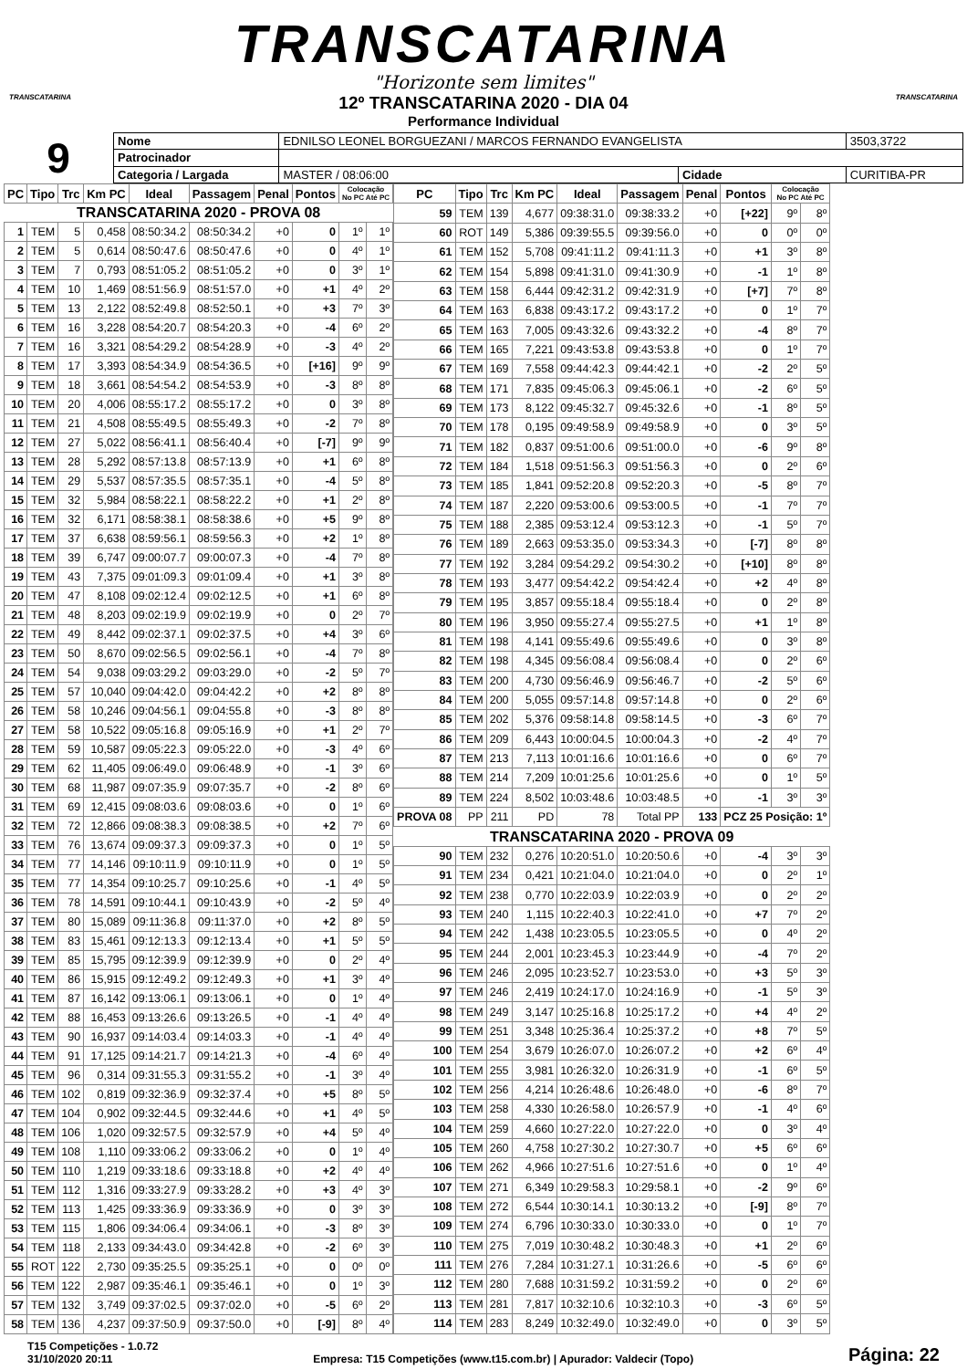TRANSCATARINA
"Horizonte sem limites"
TRANSCATARINA
12º TRANSCATARINA 2020 - DIA 04
Performance Individual
TRANSCATARINA
9
| Nome | EDNILSO LEONEL BORGUEZANI / MARCOS FERNANDO EVANGELISTA | | | | 3503,3722 |
| Patrocinador | | | | | |
| Categoria / Largada | | MASTER / 08:06:00 | Cidade | CURITIBA-PR | |
| PC | Tipo | Trc | Km PC | Ideal | Passagem | Penal | Pontos | Colocação No PC Até PC | |
| --- | --- | --- | --- | --- | --- | --- | --- | --- | --- |
| TRANSCATARINA 2020 - PROVA 08 | | | | | | | | | |
| 1 | TEM | 5 | 0,458 | 08:50:34.2 | 08:50:34.2 | +0 | 0 | 1º | 1º |
| 2 | TEM | 5 | 0,614 | 08:50:47.6 | 08:50:47.6 | +0 | 0 | 4º | 1º |
| 3 | TEM | 7 | 0,793 | 08:51:05.2 | 08:51:05.2 | +0 | 0 | 3º | 1º |
| 4 | TEM | 10 | 1,469 | 08:51:56.9 | 08:51:57.0 | +0 | +1 | 4º | 2º |
| 5 | TEM | 13 | 2,122 | 08:52:49.8 | 08:52:50.1 | +0 | +3 | 7º | 3º |
| 6 | TEM | 16 | 3,228 | 08:54:20.7 | 08:54:20.3 | +0 | -4 | 6º | 2º |
| 7 | TEM | 16 | 3,321 | 08:54:29.2 | 08:54:28.9 | +0 | -3 | 4º | 2º |
| 8 | TEM | 17 | 3,393 | 08:54:34.9 | 08:54:36.5 | +0 | [+16] | 9º | 9º |
| 9 | TEM | 18 | 3,661 | 08:54:54.2 | 08:54:53.9 | +0 | -3 | 8º | 8º |
| 10 | TEM | 20 | 4,006 | 08:55:17.2 | 08:55:17.2 | +0 | 0 | 3º | 8º |
| 11 | TEM | 21 | 4,508 | 08:55:49.5 | 08:55:49.3 | +0 | -2 | 7º | 8º |
| 12 | TEM | 27 | 5,022 | 08:56:41.1 | 08:56:40.4 | +0 | [-7] | 9º | 9º |
| 13 | TEM | 28 | 5,292 | 08:57:13.8 | 08:57:13.9 | +0 | +1 | 6º | 8º |
| 14 | TEM | 29 | 5,537 | 08:57:35.5 | 08:57:35.1 | +0 | -4 | 5º | 8º |
| 15 | TEM | 32 | 5,984 | 08:58:22.1 | 08:58:22.2 | +0 | +1 | 2º | 8º |
| 16 | TEM | 32 | 6,171 | 08:58:38.1 | 08:58:38.6 | +0 | +5 | 9º | 8º |
| 17 | TEM | 37 | 6,638 | 08:59:56.1 | 08:59:56.3 | +0 | +2 | 1º | 8º |
| 18 | TEM | 39 | 6,747 | 09:00:07.7 | 09:00:07.3 | +0 | -4 | 7º | 8º |
| 19 | TEM | 43 | 7,375 | 09:01:09.3 | 09:01:09.4 | +0 | +1 | 3º | 8º |
| 20 | TEM | 47 | 8,108 | 09:02:12.4 | 09:02:12.5 | +0 | +1 | 6º | 8º |
| 21 | TEM | 48 | 8,203 | 09:02:19.9 | 09:02:19.9 | +0 | 0 | 2º | 7º |
| 22 | TEM | 49 | 8,442 | 09:02:37.1 | 09:02:37.5 | +0 | +4 | 3º | 6º |
| 23 | TEM | 50 | 8,670 | 09:02:56.5 | 09:02:56.1 | +0 | -4 | 7º | 8º |
| 24 | TEM | 54 | 9,038 | 09:03:29.2 | 09:03:29.0 | +0 | -2 | 5º | 7º |
| 25 | TEM | 57 | 10,040 | 09:04:42.0 | 09:04:42.2 | +0 | +2 | 8º | 8º |
| 26 | TEM | 58 | 10,246 | 09:04:56.1 | 09:04:55.8 | +0 | -3 | 8º | 8º |
| 27 | TEM | 58 | 10,522 | 09:05:16.8 | 09:05:16.9 | +0 | +1 | 2º | 7º |
| 28 | TEM | 59 | 10,587 | 09:05:22.3 | 09:05:22.0 | +0 | -3 | 4º | 6º |
| 29 | TEM | 62 | 11,405 | 09:06:49.0 | 09:06:48.9 | +0 | -1 | 3º | 6º |
| 30 | TEM | 68 | 11,987 | 09:07:35.9 | 09:07:35.7 | +0 | -2 | 8º | 6º |
| 31 | TEM | 69 | 12,415 | 09:08:03.6 | 09:08:03.6 | +0 | 0 | 1º | 6º |
| 32 | TEM | 72 | 12,866 | 09:08:38.3 | 09:08:38.5 | +0 | +2 | 7º | 6º |
| 33 | TEM | 76 | 13,674 | 09:09:37.3 | 09:09:37.3 | +0 | 0 | 1º | 5º |
| 34 | TEM | 77 | 14,146 | 09:10:11.9 | 09:10:11.9 | +0 | 0 | 1º | 5º |
| 35 | TEM | 77 | 14,354 | 09:10:25.7 | 09:10:25.6 | +0 | -1 | 4º | 5º |
| 36 | TEM | 78 | 14,591 | 09:10:44.1 | 09:10:43.9 | +0 | -2 | 5º | 4º |
| 37 | TEM | 80 | 15,089 | 09:11:36.8 | 09:11:37.0 | +0 | +2 | 8º | 5º |
| 38 | TEM | 83 | 15,461 | 09:12:13.3 | 09:12:13.4 | +0 | +1 | 5º | 5º |
| 39 | TEM | 85 | 15,795 | 09:12:39.9 | 09:12:39.9 | +0 | 0 | 2º | 4º |
| 40 | TEM | 86 | 15,915 | 09:12:49.2 | 09:12:49.3 | +0 | +1 | 3º | 4º |
| 41 | TEM | 87 | 16,142 | 09:13:06.1 | 09:13:06.1 | +0 | 0 | 1º | 4º |
| 42 | TEM | 88 | 16,453 | 09:13:26.6 | 09:13:26.5 | +0 | -1 | 4º | 4º |
| 43 | TEM | 90 | 16,937 | 09:14:03.4 | 09:14:03.3 | +0 | -1 | 4º | 4º |
| 44 | TEM | 91 | 17,125 | 09:14:21.7 | 09:14:21.3 | +0 | -4 | 6º | 4º |
| 45 | TEM | 96 | 0,314 | 09:31:55.3 | 09:31:55.2 | +0 | -1 | 3º | 4º |
| 46 | TEM | 102 | 0,819 | 09:32:36.9 | 09:32:37.4 | +0 | +5 | 8º | 5º |
| 47 | TEM | 104 | 0,902 | 09:32:44.5 | 09:32:44.6 | +0 | +1 | 4º | 5º |
| 48 | TEM | 106 | 1,020 | 09:32:57.5 | 09:32:57.9 | +0 | +4 | 5º | 4º |
| 49 | TEM | 108 | 1,110 | 09:33:06.2 | 09:33:06.2 | +0 | 0 | 1º | 4º |
| 50 | TEM | 110 | 1,219 | 09:33:18.6 | 09:33:18.8 | +0 | +2 | 4º | 4º |
| 51 | TEM | 112 | 1,316 | 09:33:27.9 | 09:33:28.2 | +0 | +3 | 4º | 3º |
| 52 | TEM | 113 | 1,425 | 09:33:36.9 | 09:33:36.9 | +0 | 0 | 3º | 3º |
| 53 | TEM | 115 | 1,806 | 09:34:06.4 | 09:34:06.1 | +0 | -3 | 8º | 3º |
| 54 | TEM | 118 | 2,133 | 09:34:43.0 | 09:34:42.8 | +0 | -2 | 6º | 3º |
| 55 | ROT | 122 | 2,730 | 09:35:25.5 | 09:35:25.1 | +0 | 0 | 0º | 0º |
| 56 | TEM | 122 | 2,987 | 09:35:46.1 | 09:35:46.1 | +0 | 0 | 1º | 3º |
| 57 | TEM | 132 | 3,749 | 09:37:02.5 | 09:37:02.0 | +0 | -5 | 6º | 2º |
| 58 | TEM | 136 | 4,237 | 09:37:50.9 | 09:37:50.0 | +0 | [-9] | 8º | 4º |
| PC | Tipo | Trc | Km PC | Ideal | Passagem | Penal | Pontos | Colocação No PC Até PC | |
| --- | --- | --- | --- | --- | --- | --- | --- | --- | --- |
| 59 | TEM | 139 | 4,677 | 09:38:31.0 | 09:38:33.2 | +0 | [+22] | 9º | 8º |
| 60 | ROT | 149 | 5,386 | 09:39:55.5 | 09:39:56.0 | +0 | 0 | 0º | 0º |
| 61 | TEM | 152 | 5,708 | 09:41:11.2 | 09:41:11.3 | +0 | +1 | 3º | 8º |
| 62 | TEM | 154 | 5,898 | 09:41:31.0 | 09:41:30.9 | +0 | -1 | 1º | 8º |
| 63 | TEM | 158 | 6,444 | 09:42:31.2 | 09:42:31.9 | +0 | [+7] | 7º | 8º |
| 64 | TEM | 163 | 6,838 | 09:43:17.2 | 09:43:17.2 | +0 | 0 | 1º | 7º |
| 65 | TEM | 163 | 7,005 | 09:43:32.6 | 09:43:32.2 | +0 | -4 | 8º | 7º |
| 66 | TEM | 165 | 7,221 | 09:43:53.8 | 09:43:53.8 | +0 | 0 | 1º | 7º |
| 67 | TEM | 169 | 7,558 | 09:44:42.3 | 09:44:42.1 | +0 | -2 | 2º | 5º |
| 68 | TEM | 171 | 7,835 | 09:45:06.3 | 09:45:06.1 | +0 | -2 | 6º | 5º |
| 69 | TEM | 173 | 8,122 | 09:45:32.7 | 09:45:32.6 | +0 | -1 | 8º | 5º |
| 70 | TEM | 178 | 0,195 | 09:49:58.9 | 09:49:58.9 | +0 | 0 | 3º | 5º |
| 71 | TEM | 182 | 0,837 | 09:51:00.6 | 09:51:00.0 | +0 | -6 | 9º | 8º |
| 72 | TEM | 184 | 1,518 | 09:51:56.3 | 09:51:56.3 | +0 | 0 | 2º | 6º |
| 73 | TEM | 185 | 1,841 | 09:52:20.8 | 09:52:20.3 | +0 | -5 | 8º | 7º |
| 74 | TEM | 187 | 2,220 | 09:53:00.6 | 09:53:00.5 | +0 | -1 | 7º | 7º |
| 75 | TEM | 188 | 2,385 | 09:53:12.4 | 09:53:12.3 | +0 | -1 | 5º | 7º |
| 76 | TEM | 189 | 2,663 | 09:53:35.0 | 09:53:34.3 | +0 | [-7] | 8º | 8º |
| 77 | TEM | 192 | 3,284 | 09:54:29.2 | 09:54:30.2 | +0 | [+10] | 8º | 8º |
| 78 | TEM | 193 | 3,477 | 09:54:42.2 | 09:54:42.4 | +0 | +2 | 4º | 8º |
| 79 | TEM | 195 | 3,857 | 09:55:18.4 | 09:55:18.4 | +0 | 0 | 2º | 8º |
| 80 | TEM | 196 | 3,950 | 09:55:27.4 | 09:55:27.5 | +0 | +1 | 1º | 8º |
| 81 | TEM | 198 | 4,141 | 09:55:49.6 | 09:55:49.6 | +0 | 0 | 3º | 8º |
| 82 | TEM | 198 | 4,345 | 09:56:08.4 | 09:56:08.4 | +0 | 0 | 2º | 6º |
| 83 | TEM | 200 | 4,730 | 09:56:46.9 | 09:56:46.7 | +0 | -2 | 5º | 6º |
| 84 | TEM | 200 | 5,055 | 09:57:14.8 | 09:57:14.8 | +0 | 0 | 2º | 6º |
| 85 | TEM | 202 | 5,376 | 09:58:14.8 | 09:58:14.5 | +0 | -3 | 6º | 7º |
| 86 | TEM | 209 | 6,443 | 10:00:04.5 | 10:00:04.3 | +0 | -2 | 4º | 7º |
| 87 | TEM | 213 | 7,113 | 10:01:16.6 | 10:01:16.6 | +0 | 0 | 6º | 7º |
| 88 | TEM | 214 | 7,209 | 10:01:25.6 | 10:01:25.6 | +0 | 0 | 1º | 5º |
| 89 | TEM | 224 | 8,502 | 10:03:48.6 | 10:03:48.5 | +0 | -1 | 3º | 3º |
| PROVA 08 | PP | 211 | PD | 78 | Total PP | 133 | PCZ 25 Posição: 1º | | |
| TRANSCATARINA 2020 - PROVA 09 | | | | | | | | | |
| 90 | TEM | 232 | 0,276 | 10:20:51.0 | 10:20:50.6 | +0 | -4 | 3º | 3º |
| 91 | TEM | 234 | 0,421 | 10:21:04.0 | 10:21:04.0 | +0 | 0 | 2º | 1º |
| 92 | TEM | 238 | 0,770 | 10:22:03.9 | 10:22:03.9 | +0 | 0 | 2º | 2º |
| 93 | TEM | 240 | 1,115 | 10:22:40.3 | 10:22:41.0 | +0 | +7 | 7º | 2º |
| 94 | TEM | 242 | 1,438 | 10:23:05.5 | 10:23:05.5 | +0 | 0 | 4º | 2º |
| 95 | TEM | 244 | 2,001 | 10:23:45.3 | 10:23:44.9 | +0 | -4 | 7º | 2º |
| 96 | TEM | 246 | 2,095 | 10:23:52.7 | 10:23:53.0 | +0 | +3 | 5º | 3º |
| 97 | TEM | 246 | 2,419 | 10:24:17.0 | 10:24:16.9 | +0 | -1 | 5º | 3º |
| 98 | TEM | 249 | 3,147 | 10:25:16.8 | 10:25:17.2 | +0 | +4 | 4º | 2º |
| 99 | TEM | 251 | 3,348 | 10:25:36.4 | 10:25:37.2 | +0 | +8 | 7º | 5º |
| 100 | TEM | 254 | 3,679 | 10:26:07.0 | 10:26:07.2 | +0 | +2 | 6º | 4º |
| 101 | TEM | 255 | 3,981 | 10:26:32.0 | 10:26:31.9 | +0 | -1 | 6º | 5º |
| 102 | TEM | 256 | 4,214 | 10:26:48.6 | 10:26:48.0 | +0 | -6 | 8º | 7º |
| 103 | TEM | 258 | 4,330 | 10:26:58.0 | 10:26:57.9 | +0 | -1 | 4º | 6º |
| 104 | TEM | 259 | 4,660 | 10:27:22.0 | 10:27:22.0 | +0 | 0 | 3º | 4º |
| 105 | TEM | 260 | 4,758 | 10:27:30.2 | 10:27:30.7 | +0 | +5 | 6º | 6º |
| 106 | TEM | 262 | 4,966 | 10:27:51.6 | 10:27:51.6 | +0 | 0 | 1º | 4º |
| 107 | TEM | 271 | 6,349 | 10:29:58.3 | 10:29:58.1 | +0 | -2 | 9º | 6º |
| 108 | TEM | 272 | 6,544 | 10:30:14.1 | 10:30:13.2 | +0 | [-9] | 8º | 7º |
| 109 | TEM | 274 | 6,796 | 10:30:33.0 | 10:30:33.0 | +0 | 0 | 1º | 7º |
| 110 | TEM | 275 | 7,019 | 10:30:48.2 | 10:30:48.3 | +0 | +1 | 2º | 6º |
| 111 | TEM | 276 | 7,284 | 10:31:27.1 | 10:31:26.6 | +0 | -5 | 6º | 6º |
| 112 | TEM | 280 | 7,688 | 10:31:59.2 | 10:31:59.2 | +0 | 0 | 2º | 6º |
| 113 | TEM | 281 | 7,817 | 10:32:10.6 | 10:32:10.3 | +0 | -3 | 6º | 5º |
| 114 | TEM | 283 | 8,249 | 10:32:49.0 | 10:32:49.0 | +0 | 0 | 3º | 5º |
T15 Competições - 1.0.72
31/10/2020 20:11
Empresa: T15 Competições (www.t15.com.br) | Apurador: Valdecir (Topo)
Página: 22